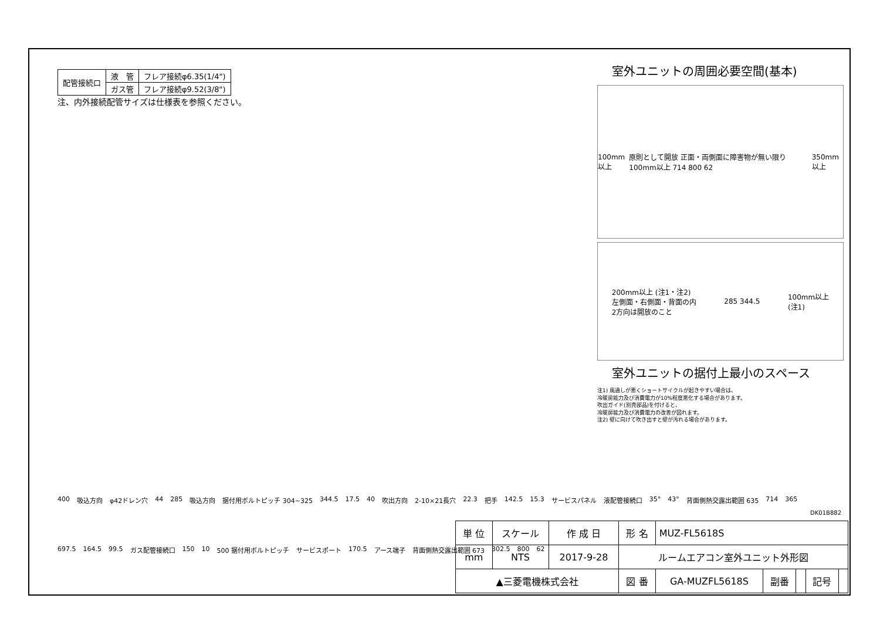| 配管接続口 | 液 管 | フレア接続φ6.35(1/4") |
| | ガス管 | フレア接続φ9.52(3/8") |
注、内外接続配管サイズは仕様表を参照ください。
室外ユニットの周囲必要空間(基本)
100mm以上 原則として開放 正面・両側面に障害物が無い限り100mm以上 714 800 62 350mm以上
200mm以上 (注1・注2)
左側面・右側面・背面の内
2方向は開放のこと 285 344.5 100mm以上
(注1)
室外ユニットの据付上最小のスペース
注1) 風通しが悪くショートサイクルが起きやすい場合は、
冷暖房能力及び消費電力が10%程度悪化する場合があります。
吹出ガイド(別売部品)を付けると、
冷暖房能力及び消費電力の改善が図れます。
注2) 壁に向けて吹き出すと壁が汚れる場合があります。
400 吸込方向 φ42ドレン穴 44 285 吸込方向 据付用ボルトピッチ 304~325 344.5 17.5 40 吹出方向 2-10×21長穴 22.3 把手 142.5 15.3 サービスパネル 液配管接続口 35° 43° 背面側熱交露出範囲 635 714 365 697.5 164.5 99.5 ガス配管接続口 150 10 500 据付用ボルトピッチ サービスポート 170.5 アース端子 背面側熱交露出範囲 673 302.5 800 62
DK01B882
| 単 位 | スケール | 作 成 日 | 形 名 | MUZ-FL5618S | | | | |
| mm | NTS | 2017-9-28 | ルームエアコン室外ユニット外形図 | | | | | |
| ▲三菱電機株式会社 | | | 図 番 | GA-MUZFL5618S | 副番 | | 記号 | |